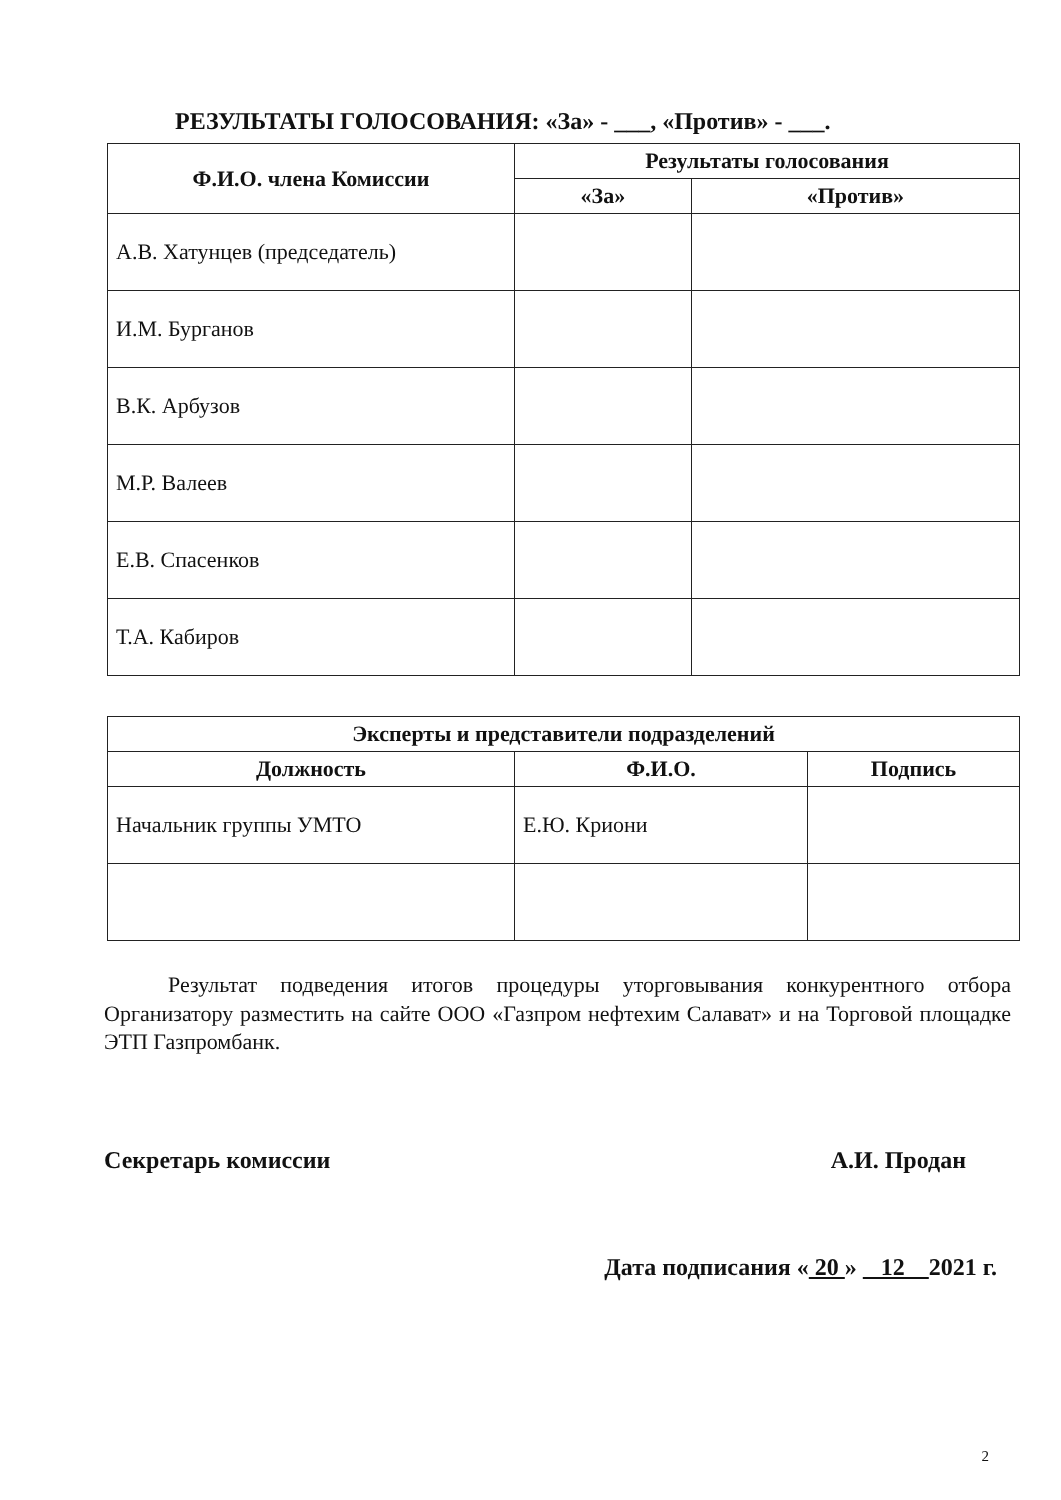РЕЗУЛЬТАТЫ ГОЛОСОВАНИЯ: «За» - ___, «Против» - ___.
| Ф.И.О. члена Комиссии | Результаты голосования | |
| --- | --- | --- |
| | «За» | «Против» |
| А.В. Хатунцев (председатель) | | |
| И.М. Бурганов | | |
| В.К. Арбузов | | |
| М.Р. Валеев | | |
| Е.В. Спасенков | | |
| Т.А. Кабиров | | |
| Эксперты и представители подразделений | | |
| --- | --- | --- |
| Должность | Ф.И.О. | Подпись |
| Начальник группы УМТО | Е.Ю. Криони | |
Результат подведения итогов процедуры уторговывания конкурентного отбора Организатору разместить на сайте ООО «Газпром нефтехим Салават» и на Торговой площадке ЭТП Газпромбанк.
Секретарь комиссии А.И. Продан
Дата подписания « 20 » 12 2021 г.
2